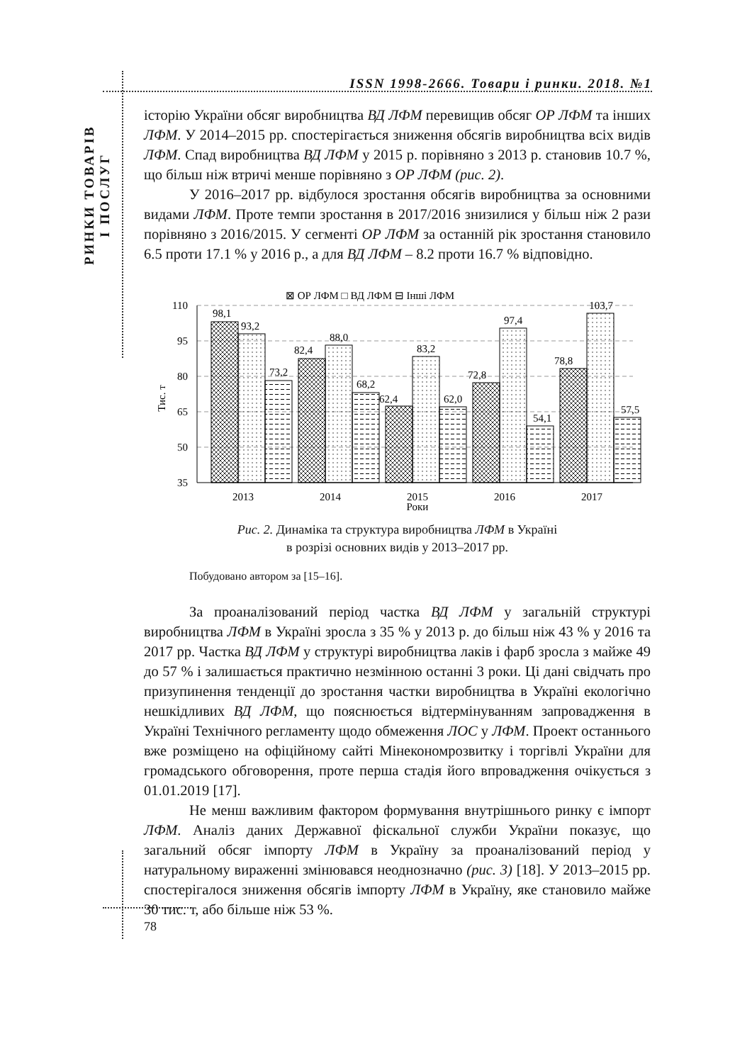ISSN 1998-2666. Товари і ринки. 2018. №1
РИНКИ ТОВАРІВ
І ПОСЛУГ
історію України обсяг виробництва ВД ЛФМ перевищив обсяг ОР ЛФМ та інших ЛФМ. У 2014–2015 рр. спостерігається зниження обсягів виробництва всіх видів ЛФМ. Спад виробництва ВД ЛФМ у 2015 р. порівняно з 2013 р. становив 10.7 %, що більш ніж втричі менше порівняно з ОР ЛФМ (рис. 2).
У 2016–2017 рр. відбулося зростання обсягів виробництва за основними видами ЛФМ. Проте темпи зростання в 2017/2016 знизилися у більш ніж 2 рази порівняно з 2016/2015. У сегменті ОР ЛФМ за останній рік зростання становило 6.5 проти 17.1 % у 2016 р., а для ВД ЛФМ – 8.2 проти 16.7 % відповідно.
Тис. т
110
95
80
65
50
35
98,1
93,2
73,2
82,4
88,0
68,2
62,4
83,2
62,0
72,8
97,4
54,1
78,8
103,7
57,5
2013
2014
2015
2016
2017
Роки
⊠ ОР ЛФМ □ ВД ЛФМ ⊟ Інші ЛФМ
Рис. 2. Динаміка та структура виробництва ЛФМ в Україні
в розрізі основних видів у 2013–2017 рр.
Побудовано автором за [15–16].
За проаналізований період частка ВД ЛФМ у загальній структурі виробництва ЛФМ в Україні зросла з 35 % у 2013 р. до більш ніж 43 % у 2016 та 2017 рр. Частка ВД ЛФМ у структурі виробництва лаків і фарб зросла з майже 49 до 57 % і залишається практично незмінною останні 3 роки. Ці дані свідчать про призупинення тенденції до зростання частки виробництва в Україні екологічно нешкідливих ВД ЛФМ, що пояснюється відтермінуванням запровадження в Україні Технічного регламенту щодо обмеження ЛОС у ЛФМ. Проект останнього вже розміщено на офіційному сайті Мінекономрозвитку і торгівлі України для громадського обговорення, проте перша стадія його впровадження очікується з 01.01.2019 [17].
Не менш важливим фактором формування внутрішнього ринку є імпорт ЛФМ. Аналіз даних Державної фіскальної служби України показує, що загальний обсяг імпорту ЛФМ в Україну за проаналізований період у натуральному вираженні змінювався неоднозначно (рис. 3) [18]. У 2013–2015 рр. спостерігалося зниження обсягів імпорту ЛФМ в Україну, яке становило майже 30 тис. т, або більше ніж 53 %.
78